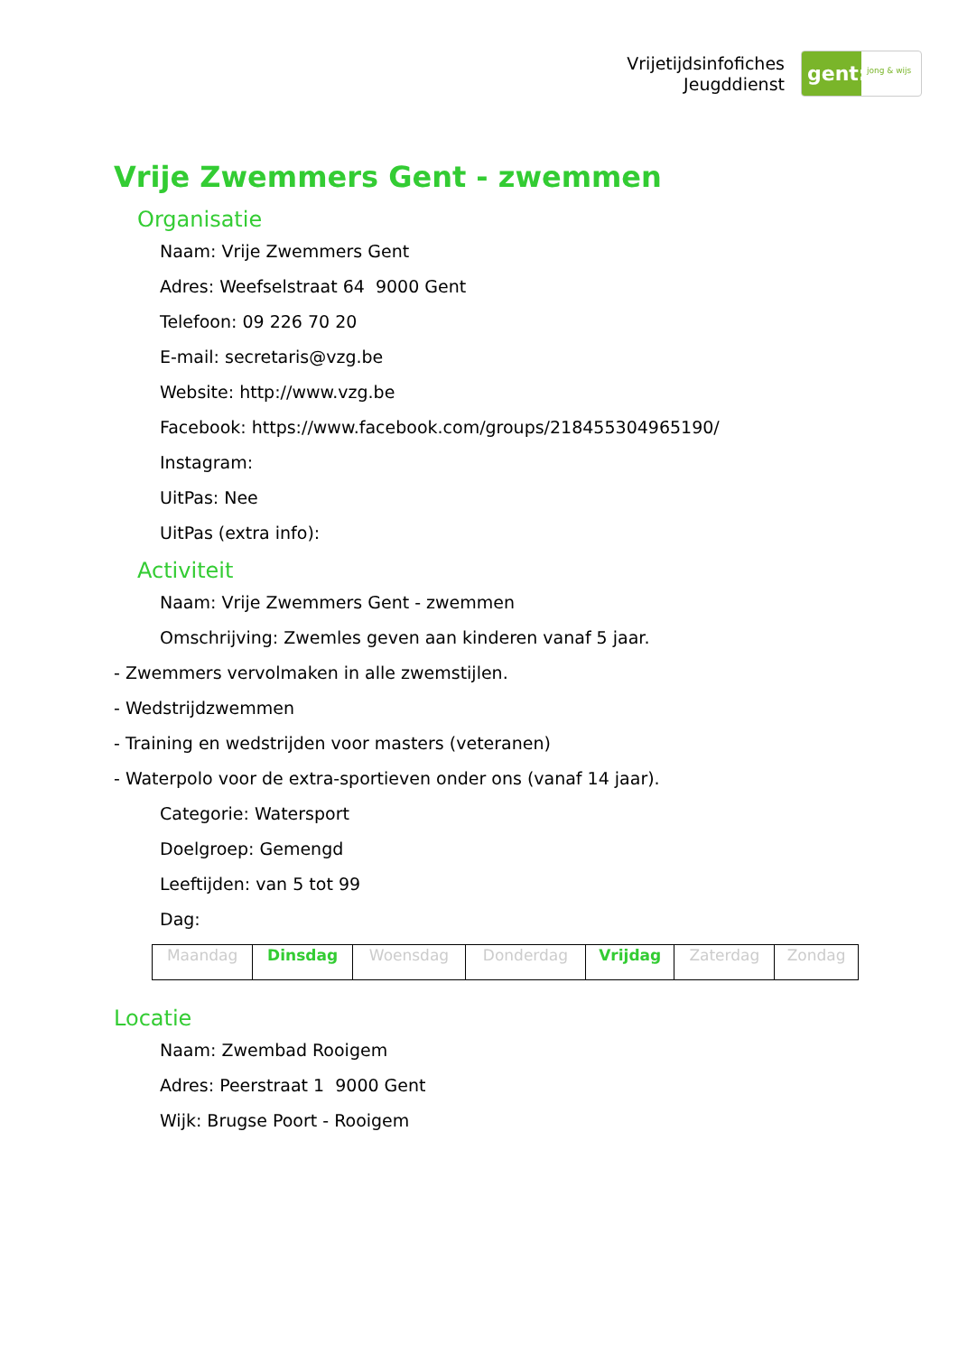Vrijetijdsinfofiches
Jeugddienst
gent:
jong & wijs
Vrije Zwemmers Gent - zwemmen
Organisatie
Naam: Vrije Zwemmers Gent
Adres: Weefselstraat 64 9000 Gent
Telefoon: 09 226 70 20
E-mail: secretaris@vzg.be
Website: http://www.vzg.be
Facebook: https://www.facebook.com/groups/218455304965190/
Instagram:
UitPas: Nee
UitPas (extra info):
Activiteit
Naam: Vrije Zwemmers Gent - zwemmen
Omschrijving: Zwemles geven aan kinderen vanaf 5 jaar.
- Zwemmers vervolmaken in alle zwemstijlen.
- Wedstrijdzwemmen
- Training en wedstrijden voor masters (veteranen)
- Waterpolo voor de extra-sportieven onder ons (vanaf 14 jaar).
Categorie: Watersport
Doelgroep: Gemengd
Leeftijden: van 5 tot 99
Dag:
| Maandag | Dinsdag | Woensdag | Donderdag | Vrijdag | Zaterdag | Zondag |
Locatie
Naam: Zwembad Rooigem
Adres: Peerstraat 1 9000 Gent
Wijk: Brugse Poort - Rooigem